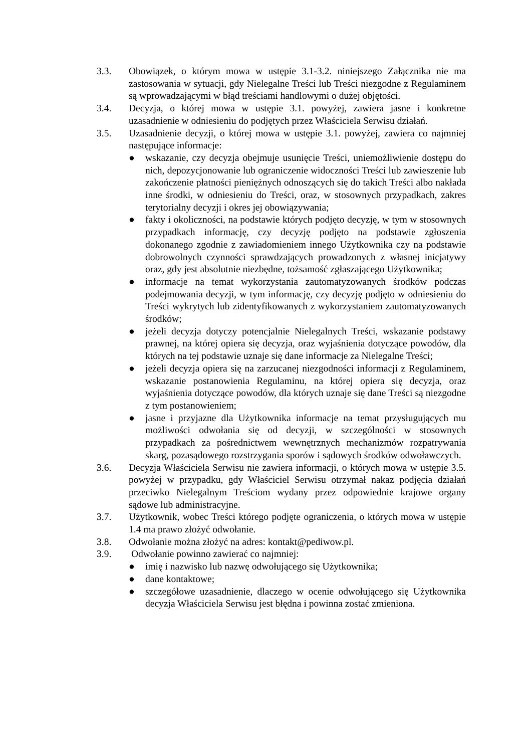3.3. Obowiązek, o którym mowa w ustępie 3.1-3.2. niniejszego Załącznika nie ma zastosowania w sytuacji, gdy Nielegalne Treści lub Treści niezgodne z Regulaminem są wprowadzającymi w błąd treściami handlowymi o dużej objętości.
3.4. Decyzja, o której mowa w ustępie 3.1. powyżej, zawiera jasne i konkretne uzasadnienie w odniesieniu do podjętych przez Właściciela Serwisu działań.
3.5. Uzasadnienie decyzji, o której mowa w ustępie 3.1. powyżej, zawiera co najmniej następujące informacje:
● wskazanie, czy decyzja obejmuje usunięcie Treści, uniemożliwienie dostępu do nich, depozycjonowanie lub ograniczenie widoczności Treści lub zawieszenie lub zakończenie płatności pieniężnych odnoszących się do takich Treści albo nakłada inne środki, w odniesieniu do Treści, oraz, w stosownych przypadkach, zakres terytorialny decyzji i okres jej obowiązywania;
● fakty i okoliczności, na podstawie których podjęto decyzję, w tym w stosownych przypadkach informację, czy decyzję podjęto na podstawie zgłoszenia dokonanego zgodnie z zawiadomieniem innego Użytkownika czy na podstawie dobrowolnych czynności sprawdzających prowadzonych z własnej inicjatywy oraz, gdy jest absolutnie niezbędne, tożsamość zgłaszającego Użytkownika;
● informacje na temat wykorzystania zautomatyzowanych środków podczas podejmowania decyzji, w tym informację, czy decyzję podjęto w odniesieniu do Treści wykrytych lub zidentyfikowanych z wykorzystaniem zautomatyzowanych środków;
● jeżeli decyzja dotyczy potencjalnie Nielegalnych Treści, wskazanie podstawy prawnej, na której opiera się decyzja, oraz wyjaśnienia dotyczące powodów, dla których na tej podstawie uznaje się dane informacje za Nielegalne Treści;
● jeżeli decyzja opiera się na zarzucanej niezgodności informacji z Regulaminem, wskazanie postanowienia Regulaminu, na której opiera się decyzja, oraz wyjaśnienia dotyczące powodów, dla których uznaje się dane Treści są niezgodne z tym postanowieniem;
● jasne i przyjazne dla Użytkownika informacje na temat przysługujących mu możliwości odwołania się od decyzji, w szczególności w stosownych przypadkach za pośrednictwem wewnętrznych mechanizmów rozpatrywania skarg, pozasądowego rozstrzygania sporów i sądowych środków odwoławczych.
3.6. Decyzja Właściciela Serwisu nie zawiera informacji, o których mowa w ustępie 3.5. powyżej w przypadku, gdy Właściciel Serwisu otrzymał nakaz podjęcia działań przeciwko Nielegalnym Treściom wydany przez odpowiednie krajowe organy sądowe lub administracyjne.
3.7. Użytkownik, wobec Treści którego podjęte ograniczenia, o których mowa w ustępie 1.4 ma prawo złożyć odwołanie.
3.8. Odwołanie można złożyć na adres: kontakt@pediwow.pl.
3.9. Odwołanie powinno zawierać co najmniej:
● imię i nazwisko lub nazwę odwołującego się Użytkownika;
● dane kontaktowe;
● szczegółowe uzasadnienie, dlaczego w ocenie odwołującego się Użytkownika decyzja Właściciela Serwisu jest błędna i powinna zostać zmieniona.